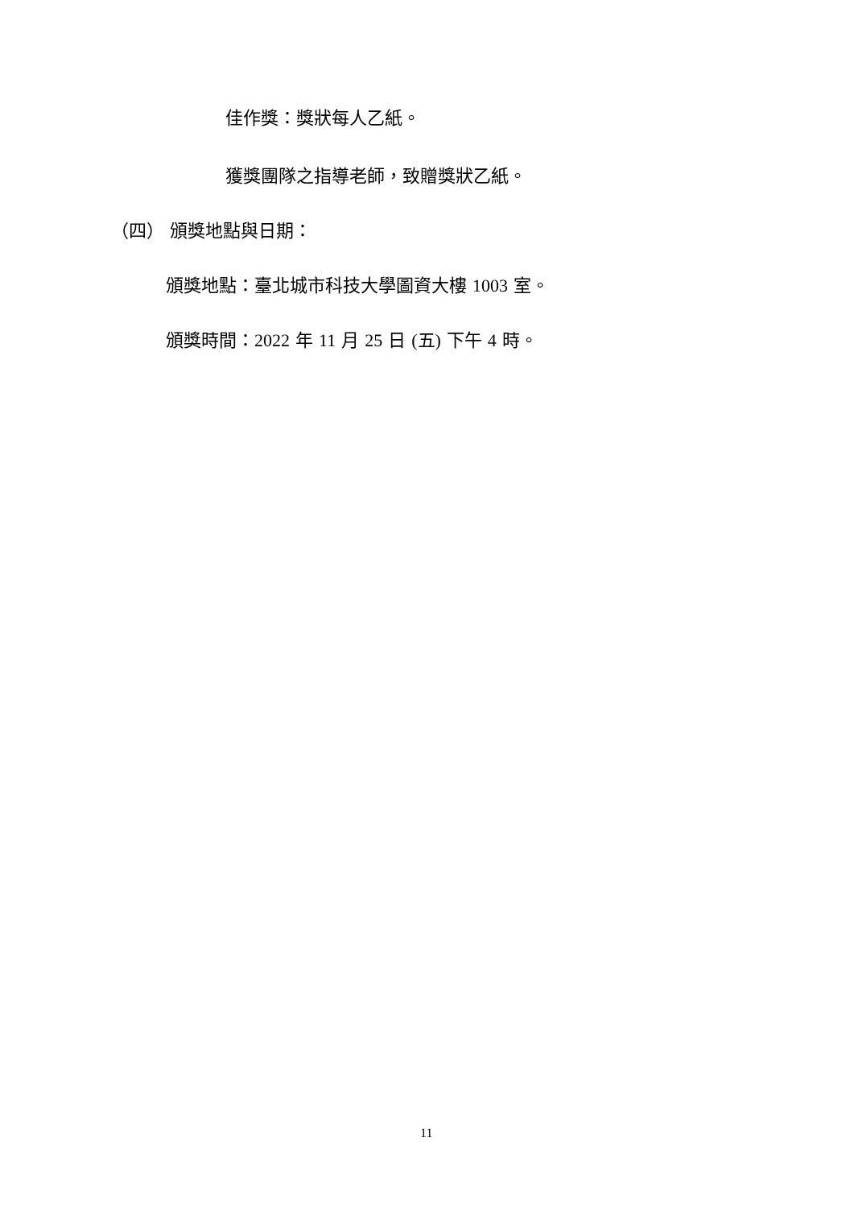佳作獎：獎狀每人乙紙。
獲獎團隊之指導老師，致贈獎狀乙紙。
（四） 頒獎地點與日期：
頒獎地點：臺北城市科技大學圖資大樓 1003 室。
頒獎時間：2022 年 11 月 25 日 (五) 下午 4 時。
11